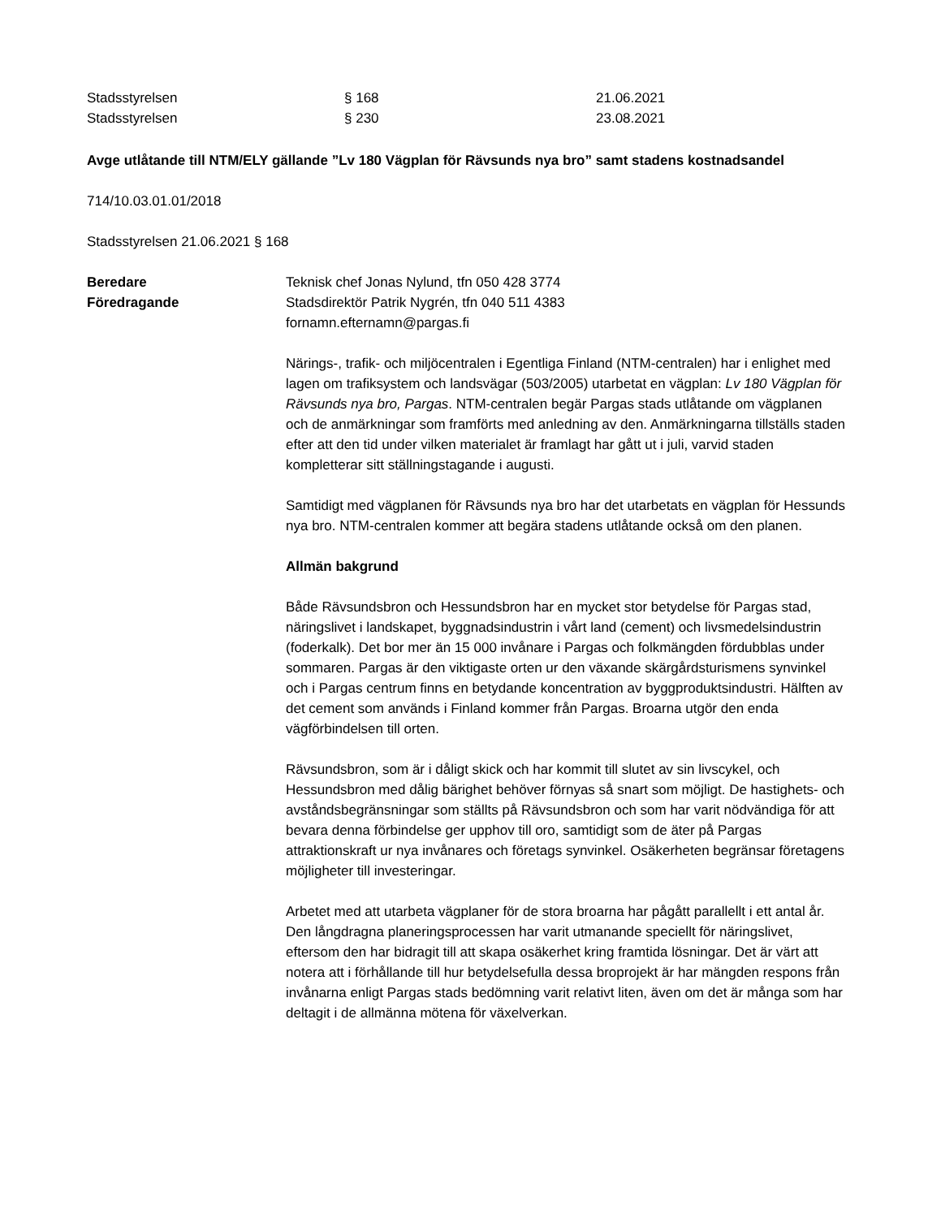Stadsstyrelsen § 168 21.06.2021
Stadsstyrelsen § 230 23.08.2021
Avge utlåtande till NTM/ELY gällande ”Lv 180 Vägplan för Rävsunds nya bro” samt stadens kostnadsandel
714/10.03.01.01/2018
Stadsstyrelsen 21.06.2021 § 168
Beredare
Föredragande
Teknisk chef Jonas Nylund, tfn 050 428 3774
Stadsdirektör Patrik Nygrén, tfn 040 511 4383
fornamn.efternamn@pargas.fi
Närings-, trafik- och miljöcentralen i Egentliga Finland (NTM-centralen) har i enlighet med lagen om trafiksystem och landsvägar (503/2005) utarbetat en vägplan: Lv 180 Vägplan för Rävsunds nya bro, Pargas. NTM-centralen begär Pargas stads utlåtande om vägplanen och de anmärkningar som framförts med anledning av den. Anmärkningarna tillställs staden efter att den tid under vilken materialet är framlagt har gått ut i juli, varvid staden kompletterar sitt ställningstagande i augusti.
Samtidigt med vägplanen för Rävsunds nya bro har det utarbetats en vägplan för Hessunds nya bro. NTM-centralen kommer att begära stadens utlåtande också om den planen.
Allmän bakgrund
Både Rävsundsbron och Hessundsbron har en mycket stor betydelse för Pargas stad, näringslivet i landskapet, byggnadsindustrin i vårt land (cement) och livsmedelsindustrin (foderkalk). Det bor mer än 15 000 invånare i Pargas och folkmängden fördubblas under sommaren. Pargas är den viktigaste orten ur den växande skärgårdsturismens synvinkel och i Pargas centrum finns en betydande koncentration av byggproduktsindustri. Hälften av det cement som används i Finland kommer från Pargas. Broarna utgör den enda vägförbindelsen till orten.
Rävsundsbron, som är i dåligt skick och har kommit till slutet av sin livscykel, och Hessundsbron med dålig bärighet behöver förnyas så snart som möjligt. De hastighets- och avståndsbegränsningar som ställts på Rävsundsbron och som har varit nödvändiga för att bevara denna förbindelse ger upphov till oro, samtidigt som de äter på Pargas attraktionskraft ur nya invånares och företags synvinkel. Osäkerheten begränsar företagens möjligheter till investeringar.
Arbetet med att utarbeta vägplaner för de stora broarna har pågått parallellt i ett antal år. Den långdragna planeringsprocessen har varit utmanande speciellt för näringslivet, eftersom den har bidragit till att skapa osäkerhet kring framtida lösningar. Det är värt att notera att i förhållande till hur betydelsefulla dessa broprojekt är har mängden respons från invånarna enligt Pargas stads bedömning varit relativt liten, även om det är många som har deltagit i de allmänna mötena för växelverkan.